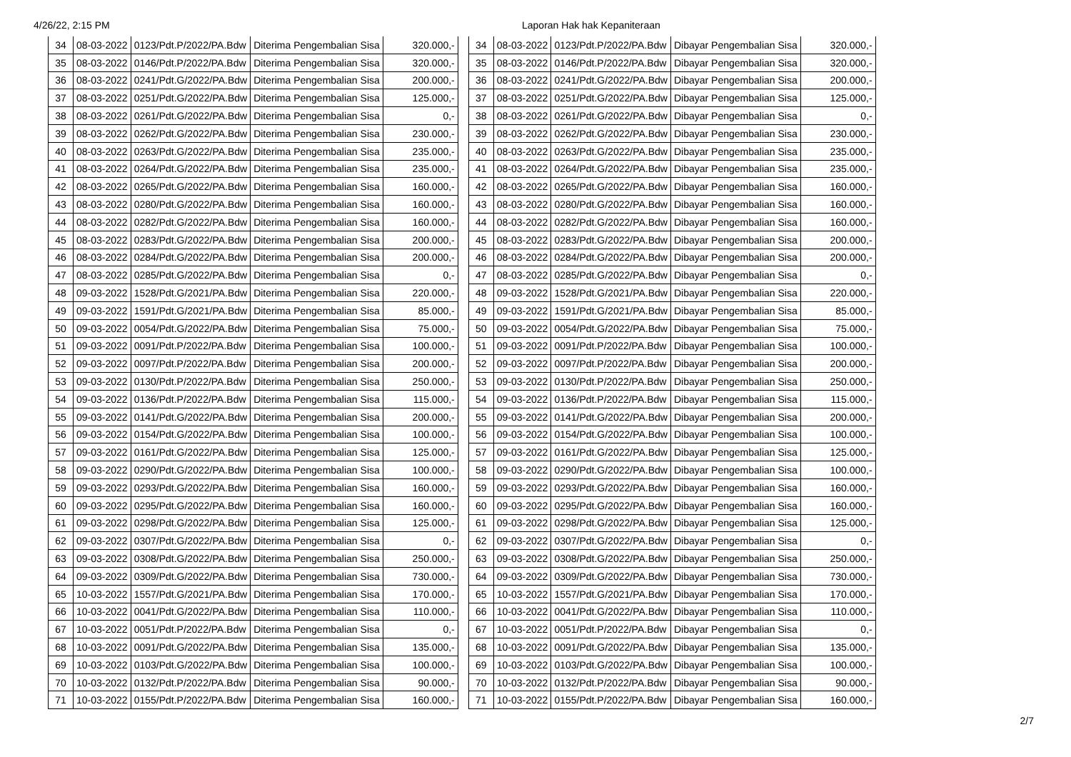4/26/22, 2:15 PM Laporan Hak hak Kepaniteraan
| 34 | 08-03-2022 | 0123/Pdt.P/2022/PA.Bdw | Diterima Pengembalian Sisa | 320.000,- |
| 35 | 08-03-2022 | 0146/Pdt.P/2022/PA.Bdw | Diterima Pengembalian Sisa | 320.000,- |
| 36 | 08-03-2022 | 0241/Pdt.G/2022/PA.Bdw | Diterima Pengembalian Sisa | 200.000,- |
| 37 | 08-03-2022 | 0251/Pdt.G/2022/PA.Bdw | Diterima Pengembalian Sisa | 125.000,- |
| 38 | 08-03-2022 | 0261/Pdt.G/2022/PA.Bdw | Diterima Pengembalian Sisa | 0,- |
| 39 | 08-03-2022 | 0262/Pdt.G/2022/PA.Bdw | Diterima Pengembalian Sisa | 230.000,- |
| 40 | 08-03-2022 | 0263/Pdt.G/2022/PA.Bdw | Diterima Pengembalian Sisa | 235.000,- |
| 41 | 08-03-2022 | 0264/Pdt.G/2022/PA.Bdw | Diterima Pengembalian Sisa | 235.000,- |
| 42 | 08-03-2022 | 0265/Pdt.G/2022/PA.Bdw | Diterima Pengembalian Sisa | 160.000,- |
| 43 | 08-03-2022 | 0280/Pdt.G/2022/PA.Bdw | Diterima Pengembalian Sisa | 160.000,- |
| 44 | 08-03-2022 | 0282/Pdt.G/2022/PA.Bdw | Diterima Pengembalian Sisa | 160.000,- |
| 45 | 08-03-2022 | 0283/Pdt.G/2022/PA.Bdw | Diterima Pengembalian Sisa | 200.000,- |
| 46 | 08-03-2022 | 0284/Pdt.G/2022/PA.Bdw | Diterima Pengembalian Sisa | 200.000,- |
| 47 | 08-03-2022 | 0285/Pdt.G/2022/PA.Bdw | Diterima Pengembalian Sisa | 0,- |
| 48 | 09-03-2022 | 1528/Pdt.G/2021/PA.Bdw | Diterima Pengembalian Sisa | 220.000,- |
| 49 | 09-03-2022 | 1591/Pdt.G/2021/PA.Bdw | Diterima Pengembalian Sisa | 85.000,- |
| 50 | 09-03-2022 | 0054/Pdt.G/2022/PA.Bdw | Diterima Pengembalian Sisa | 75.000,- |
| 51 | 09-03-2022 | 0091/Pdt.P/2022/PA.Bdw | Diterima Pengembalian Sisa | 100.000,- |
| 52 | 09-03-2022 | 0097/Pdt.P/2022/PA.Bdw | Diterima Pengembalian Sisa | 200.000,- |
| 53 | 09-03-2022 | 0130/Pdt.P/2022/PA.Bdw | Diterima Pengembalian Sisa | 250.000,- |
| 54 | 09-03-2022 | 0136/Pdt.P/2022/PA.Bdw | Diterima Pengembalian Sisa | 115.000,- |
| 55 | 09-03-2022 | 0141/Pdt.G/2022/PA.Bdw | Diterima Pengembalian Sisa | 200.000,- |
| 56 | 09-03-2022 | 0154/Pdt.G/2022/PA.Bdw | Diterima Pengembalian Sisa | 100.000,- |
| 57 | 09-03-2022 | 0161/Pdt.G/2022/PA.Bdw | Diterima Pengembalian Sisa | 125.000,- |
| 58 | 09-03-2022 | 0290/Pdt.G/2022/PA.Bdw | Diterima Pengembalian Sisa | 100.000,- |
| 59 | 09-03-2022 | 0293/Pdt.G/2022/PA.Bdw | Diterima Pengembalian Sisa | 160.000,- |
| 60 | 09-03-2022 | 0295/Pdt.G/2022/PA.Bdw | Diterima Pengembalian Sisa | 160.000,- |
| 61 | 09-03-2022 | 0298/Pdt.G/2022/PA.Bdw | Diterima Pengembalian Sisa | 125.000,- |
| 62 | 09-03-2022 | 0307/Pdt.G/2022/PA.Bdw | Diterima Pengembalian Sisa | 0,- |
| 63 | 09-03-2022 | 0308/Pdt.G/2022/PA.Bdw | Diterima Pengembalian Sisa | 250.000,- |
| 64 | 09-03-2022 | 0309/Pdt.G/2022/PA.Bdw | Diterima Pengembalian Sisa | 730.000,- |
| 65 | 10-03-2022 | 1557/Pdt.G/2021/PA.Bdw | Diterima Pengembalian Sisa | 170.000,- |
| 66 | 10-03-2022 | 0041/Pdt.G/2022/PA.Bdw | Diterima Pengembalian Sisa | 110.000,- |
| 67 | 10-03-2022 | 0051/Pdt.P/2022/PA.Bdw | Diterima Pengembalian Sisa | 0,- |
| 68 | 10-03-2022 | 0091/Pdt.G/2022/PA.Bdw | Diterima Pengembalian Sisa | 135.000,- |
| 69 | 10-03-2022 | 0103/Pdt.G/2022/PA.Bdw | Diterima Pengembalian Sisa | 100.000,- |
| 70 | 10-03-2022 | 0132/Pdt.P/2022/PA.Bdw | Diterima Pengembalian Sisa | 90.000,- |
| 71 | 10-03-2022 | 0155/Pdt.P/2022/PA.Bdw | Diterima Pengembalian Sisa | 160.000,- |
| 34 | 08-03-2022 | 0123/Pdt.P/2022/PA.Bdw | Dibayar Pengembalian Sisa | 320.000,- |
| 35 | 08-03-2022 | 0146/Pdt.P/2022/PA.Bdw | Dibayar Pengembalian Sisa | 320.000,- |
| 36 | 08-03-2022 | 0241/Pdt.G/2022/PA.Bdw | Dibayar Pengembalian Sisa | 200.000,- |
| 37 | 08-03-2022 | 0251/Pdt.G/2022/PA.Bdw | Dibayar Pengembalian Sisa | 125.000,- |
| 38 | 08-03-2022 | 0261/Pdt.G/2022/PA.Bdw | Dibayar Pengembalian Sisa | 0,- |
| 39 | 08-03-2022 | 0262/Pdt.G/2022/PA.Bdw | Dibayar Pengembalian Sisa | 230.000,- |
| 40 | 08-03-2022 | 0263/Pdt.G/2022/PA.Bdw | Dibayar Pengembalian Sisa | 235.000,- |
| 41 | 08-03-2022 | 0264/Pdt.G/2022/PA.Bdw | Dibayar Pengembalian Sisa | 235.000,- |
| 42 | 08-03-2022 | 0265/Pdt.G/2022/PA.Bdw | Dibayar Pengembalian Sisa | 160.000,- |
| 43 | 08-03-2022 | 0280/Pdt.G/2022/PA.Bdw | Dibayar Pengembalian Sisa | 160.000,- |
| 44 | 08-03-2022 | 0282/Pdt.G/2022/PA.Bdw | Dibayar Pengembalian Sisa | 160.000,- |
| 45 | 08-03-2022 | 0283/Pdt.G/2022/PA.Bdw | Dibayar Pengembalian Sisa | 200.000,- |
| 46 | 08-03-2022 | 0284/Pdt.G/2022/PA.Bdw | Dibayar Pengembalian Sisa | 200.000,- |
| 47 | 08-03-2022 | 0285/Pdt.G/2022/PA.Bdw | Dibayar Pengembalian Sisa | 0,- |
| 48 | 09-03-2022 | 1528/Pdt.G/2021/PA.Bdw | Dibayar Pengembalian Sisa | 220.000,- |
| 49 | 09-03-2022 | 1591/Pdt.G/2021/PA.Bdw | Dibayar Pengembalian Sisa | 85.000,- |
| 50 | 09-03-2022 | 0054/Pdt.G/2022/PA.Bdw | Dibayar Pengembalian Sisa | 75.000,- |
| 51 | 09-03-2022 | 0091/Pdt.P/2022/PA.Bdw | Dibayar Pengembalian Sisa | 100.000,- |
| 52 | 09-03-2022 | 0097/Pdt.P/2022/PA.Bdw | Dibayar Pengembalian Sisa | 200.000,- |
| 53 | 09-03-2022 | 0130/Pdt.P/2022/PA.Bdw | Dibayar Pengembalian Sisa | 250.000,- |
| 54 | 09-03-2022 | 0136/Pdt.P/2022/PA.Bdw | Dibayar Pengembalian Sisa | 115.000,- |
| 55 | 09-03-2022 | 0141/Pdt.G/2022/PA.Bdw | Dibayar Pengembalian Sisa | 200.000,- |
| 56 | 09-03-2022 | 0154/Pdt.G/2022/PA.Bdw | Dibayar Pengembalian Sisa | 100.000,- |
| 57 | 09-03-2022 | 0161/Pdt.G/2022/PA.Bdw | Dibayar Pengembalian Sisa | 125.000,- |
| 58 | 09-03-2022 | 0290/Pdt.G/2022/PA.Bdw | Dibayar Pengembalian Sisa | 100.000,- |
| 59 | 09-03-2022 | 0293/Pdt.G/2022/PA.Bdw | Dibayar Pengembalian Sisa | 160.000,- |
| 60 | 09-03-2022 | 0295/Pdt.G/2022/PA.Bdw | Dibayar Pengembalian Sisa | 160.000,- |
| 61 | 09-03-2022 | 0298/Pdt.G/2022/PA.Bdw | Dibayar Pengembalian Sisa | 125.000,- |
| 62 | 09-03-2022 | 0307/Pdt.G/2022/PA.Bdw | Dibayar Pengembalian Sisa | 0,- |
| 63 | 09-03-2022 | 0308/Pdt.G/2022/PA.Bdw | Dibayar Pengembalian Sisa | 250.000,- |
| 64 | 09-03-2022 | 0309/Pdt.G/2022/PA.Bdw | Dibayar Pengembalian Sisa | 730.000,- |
| 65 | 10-03-2022 | 1557/Pdt.G/2021/PA.Bdw | Dibayar Pengembalian Sisa | 170.000,- |
| 66 | 10-03-2022 | 0041/Pdt.G/2022/PA.Bdw | Dibayar Pengembalian Sisa | 110.000,- |
| 67 | 10-03-2022 | 0051/Pdt.P/2022/PA.Bdw | Dibayar Pengembalian Sisa | 0,- |
| 68 | 10-03-2022 | 0091/Pdt.G/2022/PA.Bdw | Dibayar Pengembalian Sisa | 135.000,- |
| 69 | 10-03-2022 | 0103/Pdt.G/2022/PA.Bdw | Dibayar Pengembalian Sisa | 100.000,- |
| 70 | 10-03-2022 | 0132/Pdt.P/2022/PA.Bdw | Dibayar Pengembalian Sisa | 90.000,- |
| 71 | 10-03-2022 | 0155/Pdt.P/2022/PA.Bdw | Dibayar Pengembalian Sisa | 160.000,- |
2/7